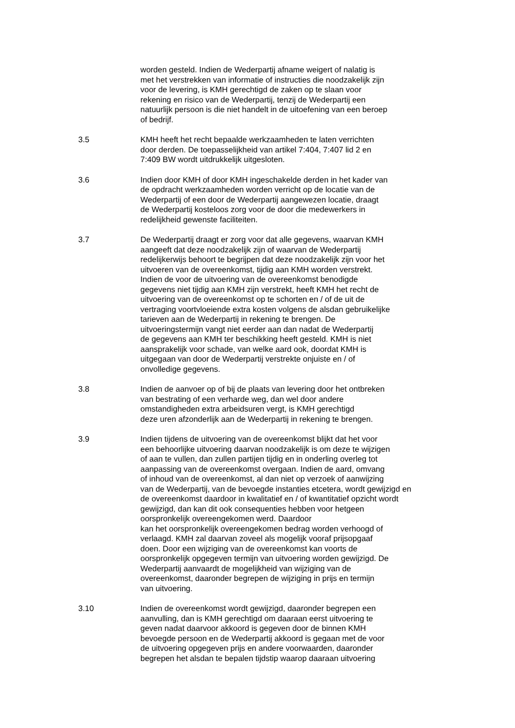worden gesteld. Indien de Wederpartij afname weigert of nalatig is
met het verstrekken van informatie of instructies die noodzakelijk zijn
voor de levering, is KMH gerechtigd de zaken op te slaan voor
rekening en risico van de Wederpartij, tenzij de Wederpartij een
natuurlijk persoon is die niet handelt in de uitoefening van een beroep
of bedrijf.
3.5 KMH heeft het recht bepaalde werkzaamheden te laten verrichten
door derden. De toepasselijkheid van artikel 7:404, 7:407 lid 2 en
7:409 BW wordt uitdrukkelijk uitgesloten.
3.6 Indien door KMH of door KMH ingeschakelde derden in het kader van
de opdracht werkzaamheden worden verricht op de locatie van de
Wederpartij of een door de Wederpartij aangewezen locatie, draagt
de Wederpartij kosteloos zorg voor de door die medewerkers in
redelijkheid gewenste faciliteiten.
3.7 De Wederpartij draagt er zorg voor dat alle gegevens, waarvan KMH
aangeeft dat deze noodzakelijk zijn of waarvan de Wederpartij
redelijkerwijs behoort te begrijpen dat deze noodzakelijk zijn voor het
uitvoeren van de overeenkomst, tijdig aan KMH worden verstrekt.
Indien de voor de uitvoering van de overeenkomst benodigde
gegevens niet tijdig aan KMH zijn verstrekt, heeft KMH het recht de
uitvoering van de overeenkomst op te schorten en / of de uit de
vertraging voortvloeiende extra kosten volgens de alsdan gebruikelijke
tarieven aan de Wederpartij in rekening te brengen. De
uitvoeringstermijn vangt niet eerder aan dan nadat de Wederpartij
de gegevens aan KMH ter beschikking heeft gesteld. KMH is niet
aansprakelijk voor schade, van welke aard ook, doordat KMH is
uitgegaan van door de Wederpartij verstrekte onjuiste en / of
onvolledige gegevens.
3.8 Indien de aanvoer op of bij de plaats van levering door het ontbreken
van bestrating of een verharde weg, dan wel door andere
omstandigheden extra arbeidsuren vergt, is KMH gerechtigd
deze uren afzonderlijk aan de Wederpartij in rekening te brengen.
3.9 Indien tijdens de uitvoering van de overeenkomst blijkt dat het voor
een behoorlijke uitvoering daarvan noodzakelijk is om deze te wijzigen
of aan te vullen, dan zullen partijen tijdig en in onderling overleg tot
aanpassing van de overeenkomst overgaan. Indien de aard, omvang
of inhoud van de overeenkomst, al dan niet op verzoek of aanwijzing
van de Wederpartij, van de bevoegde instanties etcetera, wordt gewijzigd en
de overeenkomst daardoor in kwalitatief en / of kwantitatief opzicht wordt
gewijzigd, dan kan dit ook consequenties hebben voor hetgeen
oorspronkelijk overeengekomen werd. Daardoor
kan het oorspronkelijk overeengekomen bedrag worden verhoogd of
verlaagd. KMH zal daarvan zoveel als mogelijk vooraf prijsopgaaf
doen. Door een wijziging van de overeenkomst kan voorts de
oorspronkelijk opgegeven termijn van uitvoering worden gewijzigd. De
Wederpartij aanvaardt de mogelijkheid van wijziging van de
overeenkomst, daaronder begrepen de wijziging in prijs en termijn
van uitvoering.
3.10 Indien de overeenkomst wordt gewijzigd, daaronder begrepen een
aanvulling, dan is KMH gerechtigd om daaraan eerst uitvoering te
geven nadat daarvoor akkoord is gegeven door de binnen KMH
bevoegde persoon en de Wederpartij akkoord is gegaan met de voor
de uitvoering opgegeven prijs en andere voorwaarden, daaronder
begrepen het alsdan te bepalen tijdstip waarop daaraan uitvoering